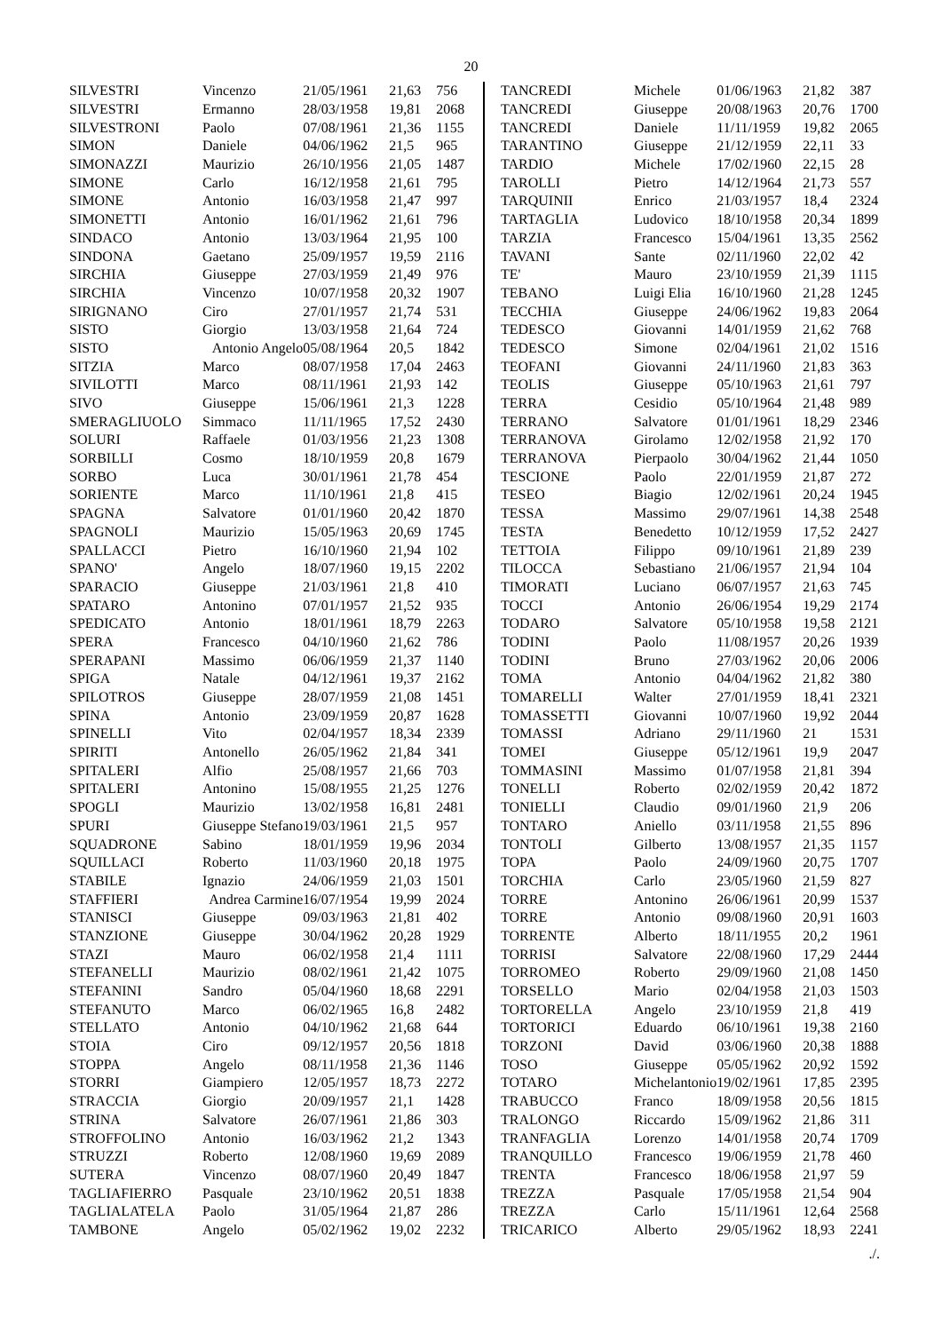20
| SILVESTRI | Vincenzo | 21/05/1961 | 21,63 | 756 |
| SILVESTRI | Ermanno | 28/03/1958 | 19,81 | 2068 |
| SILVESTRONI | Paolo | 07/08/1961 | 21,36 | 1155 |
| SIMON | Daniele | 04/06/1962 | 21,5 | 965 |
| SIMONAZZI | Maurizio | 26/10/1956 | 21,05 | 1487 |
| SIMONE | Carlo | 16/12/1958 | 21,61 | 795 |
| SIMONE | Antonio | 16/03/1958 | 21,47 | 997 |
| SIMONETTI | Antonio | 16/01/1962 | 21,61 | 796 |
| SINDACO | Antonio | 13/03/1964 | 21,95 | 100 |
| SINDONA | Gaetano | 25/09/1957 | 19,59 | 2116 |
| SIRCHIA | Giuseppe | 27/03/1959 | 21,49 | 976 |
| SIRCHIA | Vincenzo | 10/07/1958 | 20,32 | 1907 |
| SIRIGNANO | Ciro | 27/01/1957 | 21,74 | 531 |
| SISTO | Giorgio | 13/03/1958 | 21,64 | 724 |
| SISTO | Antonio Angelo | 05/08/1964 | 20,5 | 1842 |
| SITZIA | Marco | 08/07/1958 | 17,04 | 2463 |
| SIVILOTTI | Marco | 08/11/1961 | 21,93 | 142 |
| SIVO | Giuseppe | 15/06/1961 | 21,3 | 1228 |
| SMERAGLIUOLO | Simmaco | 11/11/1965 | 17,52 | 2430 |
| SOLURI | Raffaele | 01/03/1956 | 21,23 | 1308 |
| SORBILLI | Cosmo | 18/10/1959 | 20,8 | 1679 |
| SORBO | Luca | 30/01/1961 | 21,78 | 454 |
| SORIENTE | Marco | 11/10/1961 | 21,8 | 415 |
| SPAGNA | Salvatore | 01/01/1960 | 20,42 | 1870 |
| SPAGNOLI | Maurizio | 15/05/1963 | 20,69 | 1745 |
| SPALLACCI | Pietro | 16/10/1960 | 21,94 | 102 |
| SPANO' | Angelo | 18/07/1960 | 19,15 | 2202 |
| SPARACIO | Giuseppe | 21/03/1961 | 21,8 | 410 |
| SPATARO | Antonino | 07/01/1957 | 21,52 | 935 |
| SPEDICATO | Antonio | 18/01/1961 | 18,79 | 2263 |
| SPERA | Francesco | 04/10/1960 | 21,62 | 786 |
| SPERAPANI | Massimo | 06/06/1959 | 21,37 | 1140 |
| SPIGA | Natale | 04/12/1961 | 19,37 | 2162 |
| SPILOTROS | Giuseppe | 28/07/1959 | 21,08 | 1451 |
| SPINA | Antonio | 23/09/1959 | 20,87 | 1628 |
| SPINELLI | Vito | 02/04/1957 | 18,34 | 2339 |
| SPIRITI | Antonello | 26/05/1962 | 21,84 | 341 |
| SPITALERI | Alfio | 25/08/1957 | 21,66 | 703 |
| SPITALERI | Antonino | 15/08/1955 | 21,25 | 1276 |
| SPOGLI | Maurizio | 13/02/1958 | 16,81 | 2481 |
| SPURI | Giuseppe Stefano | 19/03/1961 | 21,5 | 957 |
| SQUADRONE | Sabino | 18/01/1959 | 19,96 | 2034 |
| SQUILLACI | Roberto | 11/03/1960 | 20,18 | 1975 |
| STABILE | Ignazio | 24/06/1959 | 21,03 | 1501 |
| STAFFIERI | Andrea Carmine | 16/07/1954 | 19,99 | 2024 |
| STANISCI | Giuseppe | 09/03/1963 | 21,81 | 402 |
| STANZIONE | Giuseppe | 30/04/1962 | 20,28 | 1929 |
| STAZI | Mauro | 06/02/1958 | 21,4 | 1111 |
| STEFANELLI | Maurizio | 08/02/1961 | 21,42 | 1075 |
| STEFANINI | Sandro | 05/04/1960 | 18,68 | 2291 |
| STEFANUTO | Marco | 06/02/1965 | 16,8 | 2482 |
| STELLATO | Antonio | 04/10/1962 | 21,68 | 644 |
| STOIA | Ciro | 09/12/1957 | 20,56 | 1818 |
| STOPPA | Angelo | 08/11/1958 | 21,36 | 1146 |
| STORRI | Giampiero | 12/05/1957 | 18,73 | 2272 |
| STRACCIA | Giorgio | 20/09/1957 | 21,1 | 1428 |
| STRINA | Salvatore | 26/07/1961 | 21,86 | 303 |
| STROFFOLINO | Antonio | 16/03/1962 | 21,2 | 1343 |
| STRUZZI | Roberto | 12/08/1960 | 19,69 | 2089 |
| SUTERA | Vincenzo | 08/07/1960 | 20,49 | 1847 |
| TAGLIAFIERRO | Pasquale | 23/10/1962 | 20,51 | 1838 |
| TAGLIALATELA | Paolo | 31/05/1964 | 21,87 | 286 |
| TAMBONE | Angelo | 05/02/1962 | 19,02 | 2232 |
| TANCREDI | Michele | 01/06/1963 | 21,82 | 387 |
| TANCREDI | Giuseppe | 20/08/1963 | 20,76 | 1700 |
| TANCREDI | Daniele | 11/11/1959 | 19,82 | 2065 |
| TARANTINO | Giuseppe | 21/12/1959 | 22,11 | 33 |
| TARDIO | Michele | 17/02/1960 | 22,15 | 28 |
| TAROLLI | Pietro | 14/12/1964 | 21,73 | 557 |
| TARQUINII | Enrico | 21/03/1957 | 18,4 | 2324 |
| TARTAGLIA | Ludovico | 18/10/1958 | 20,34 | 1899 |
| TARZIA | Francesco | 15/04/1961 | 13,35 | 2562 |
| TAVANI | Sante | 02/11/1960 | 22,02 | 42 |
| TE' | Mauro | 23/10/1959 | 21,39 | 1115 |
| TEBANO | Luigi Elia | 16/10/1960 | 21,28 | 1245 |
| TECCHIA | Giuseppe | 24/06/1962 | 19,83 | 2064 |
| TEDESCO | Giovanni | 14/01/1959 | 21,62 | 768 |
| TEDESCO | Simone | 02/04/1961 | 21,02 | 1516 |
| TEOFANI | Giovanni | 24/11/1960 | 21,83 | 363 |
| TEOLIS | Giuseppe | 05/10/1963 | 21,61 | 797 |
| TERRA | Cesidio | 05/10/1964 | 21,48 | 989 |
| TERRANO | Salvatore | 01/01/1961 | 18,29 | 2346 |
| TERRANOVA | Girolamo | 12/02/1958 | 21,92 | 170 |
| TERRANOVA | Pierpaolo | 30/04/1962 | 21,44 | 1050 |
| TESCIONE | Paolo | 22/01/1959 | 21,87 | 272 |
| TESEO | Biagio | 12/02/1961 | 20,24 | 1945 |
| TESSA | Massimo | 29/07/1961 | 14,38 | 2548 |
| TESTA | Benedetto | 10/12/1959 | 17,52 | 2427 |
| TETTOIA | Filippo | 09/10/1961 | 21,89 | 239 |
| TILOCCA | Sebastiano | 21/06/1957 | 21,94 | 104 |
| TIMORATI | Luciano | 06/07/1957 | 21,63 | 745 |
| TOCCI | Antonio | 26/06/1954 | 19,29 | 2174 |
| TODARO | Salvatore | 05/10/1958 | 19,58 | 2121 |
| TODINI | Paolo | 11/08/1957 | 20,26 | 1939 |
| TODINI | Bruno | 27/03/1962 | 20,06 | 2006 |
| TOMA | Antonio | 04/04/1962 | 21,82 | 380 |
| TOMARELLI | Walter | 27/01/1959 | 18,41 | 2321 |
| TOMASSETTI | Giovanni | 10/07/1960 | 19,92 | 2044 |
| TOMASSI | Adriano | 29/11/1960 | 21 | 1531 |
| TOMEI | Giuseppe | 05/12/1961 | 19,9 | 2047 |
| TOMMASINI | Massimo | 01/07/1958 | 21,81 | 394 |
| TONELLI | Roberto | 02/02/1959 | 20,42 | 1872 |
| TONIELLI | Claudio | 09/01/1960 | 21,9 | 206 |
| TONTARO | Aniello | 03/11/1958 | 21,55 | 896 |
| TONTOLI | Gilberto | 13/08/1957 | 21,35 | 1157 |
| TOPA | Paolo | 24/09/1960 | 20,75 | 1707 |
| TORCHIA | Carlo | 23/05/1960 | 21,59 | 827 |
| TORRE | Antonino | 26/06/1961 | 20,99 | 1537 |
| TORRE | Antonio | 09/08/1960 | 20,91 | 1603 |
| TORRENTE | Alberto | 18/11/1955 | 20,2 | 1961 |
| TORRISI | Salvatore | 22/08/1960 | 17,29 | 2444 |
| TORROMEO | Roberto | 29/09/1960 | 21,08 | 1450 |
| TORSELLO | Mario | 02/04/1958 | 21,03 | 1503 |
| TORTORELLA | Angelo | 23/10/1959 | 21,8 | 419 |
| TORTORICI | Eduardo | 06/10/1961 | 19,38 | 2160 |
| TORZONI | David | 03/06/1960 | 20,38 | 1888 |
| TOSO | Giuseppe | 05/05/1962 | 20,92 | 1592 |
| TOTARO | Michelantonio | 19/02/1961 | 17,85 | 2395 |
| TRABUCCO | Franco | 18/09/1958 | 20,56 | 1815 |
| TRALONGO | Riccardo | 15/09/1962 | 21,86 | 311 |
| TRANFAGLIA | Lorenzo | 14/01/1958 | 20,74 | 1709 |
| TRANQUILLO | Francesco | 19/06/1959 | 21,78 | 460 |
| TRENTA | Francesco | 18/06/1958 | 21,97 | 59 |
| TREZZA | Pasquale | 17/05/1958 | 21,54 | 904 |
| TREZZA | Carlo | 15/11/1961 | 12,64 | 2568 |
| TRICARICO | Alberto | 29/05/1962 | 18,93 | 2241 |
./.